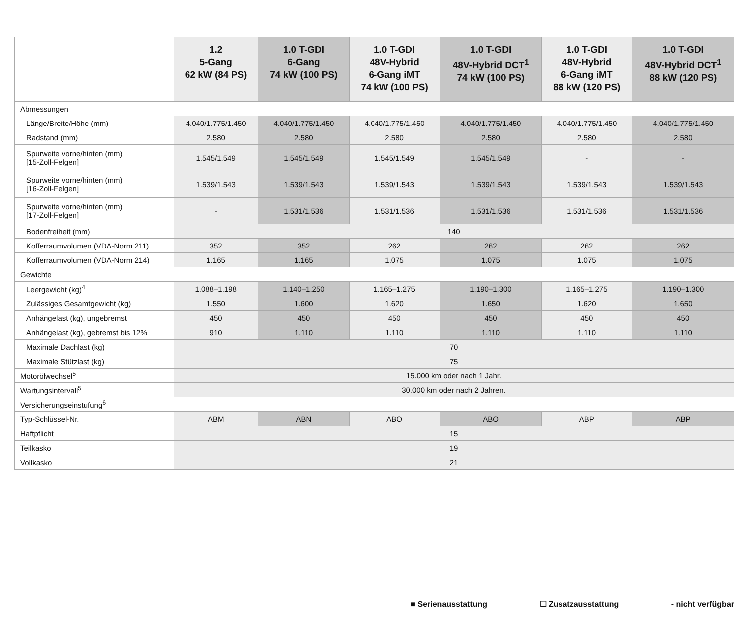| | 1.2 5-Gang 62 kW (84 PS) | 1.0 T-GDI 6-Gang 74 kW (100 PS) | 1.0 T-GDI 48V-Hybrid 6-Gang iMT 74 kW (100 PS) | 1.0 T-GDI 48V-Hybrid DCT<sup>1</sup> 74 kW (100 PS) | 1.0 T-GDI 48V-Hybrid 6-Gang iMT 88 kW (120 PS) | 1.0 T-GDI 48V-Hybrid DCT<sup>1</sup> 88 kW (120 PS) |
| --- | --- | --- | --- | --- | --- | --- |
| Abmessungen | | | | | | |
| Länge/Breite/Höhe (mm) | 4.040/1.775/1.450 | 4.040/1.775/1.450 | 4.040/1.775/1.450 | 4.040/1.775/1.450 | 4.040/1.775/1.450 | 4.040/1.775/1.450 |
| Radstand (mm) | 2.580 | 2.580 | 2.580 | 2.580 | 2.580 | 2.580 |
| Spurweite vorne/hinten (mm) [15-Zoll-Felgen] | 1.545/1.549 | 1.545/1.549 | 1.545/1.549 | 1.545/1.549 | - | - |
| Spurweite vorne/hinten (mm) [16-Zoll-Felgen] | 1.539/1.543 | 1.539/1.543 | 1.539/1.543 | 1.539/1.543 | 1.539/1.543 | 1.539/1.543 |
| Spurweite vorne/hinten (mm) [17-Zoll-Felgen] | - | 1.531/1.536 | 1.531/1.536 | 1.531/1.536 | 1.531/1.536 | 1.531/1.536 |
| Bodenfreiheit (mm) | 140 | | | | | |
| Kofferraumvolumen (VDA-Norm 211) | 352 | 352 | 262 | 262 | 262 | 262 |
| Kofferraumvolumen (VDA-Norm 214) | 1.165 | 1.165 | 1.075 | 1.075 | 1.075 | 1.075 |
| Gewichte | | | | | | |
| Leergewicht (kg)<sup>4</sup> | 1.088–1.198 | 1.140–1.250 | 1.165–1.275 | 1.190–1.300 | 1.165–1.275 | 1.190–1.300 |
| Zulässiges Gesamtgewicht (kg) | 1.550 | 1.600 | 1.620 | 1.650 | 1.620 | 1.650 |
| Anhängelast (kg), ungebremst | 450 | 450 | 450 | 450 | 450 | 450 |
| Anhängelast (kg), gebremst bis 12% | 910 | 1.110 | 1.110 | 1.110 | 1.110 | 1.110 |
| Maximale Dachlast (kg) | 70 | | | | | |
| Maximale Stützlast (kg) | 75 | | | | | |
| Motorölwechsel<sup>5</sup> | 15.000 km oder nach 1 Jahr. | | | | | |
| Wartungsintervall<sup>5</sup> | 30.000 km oder nach 2 Jahren. | | | | | |
| Versicherungseinstufung<sup>6</sup> | | | | | | |
| Typ-Schlüssel-Nr. | ABM | ABN | ABO | ABO | ABP | ABP |
| Haftpflicht | 15 | | | | | |
| Teilkasko | 19 | | | | | |
| Vollkasko | 21 | | | | | |
■ Serienausstattung ☐ Zusatzausstattung - nicht verfügbar